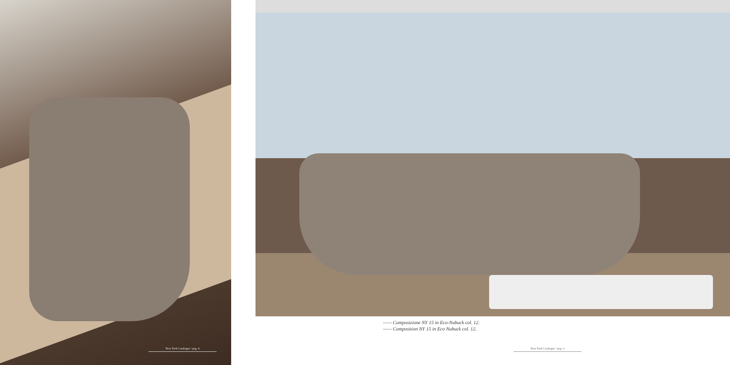New York Catalogue / pag. 4
—— Composizione NY 15 in Eco-Nabuck col. 12.
—— Composition NY 15 in Eco Nubuck col. 12.
New York Catalogue / pag. 5